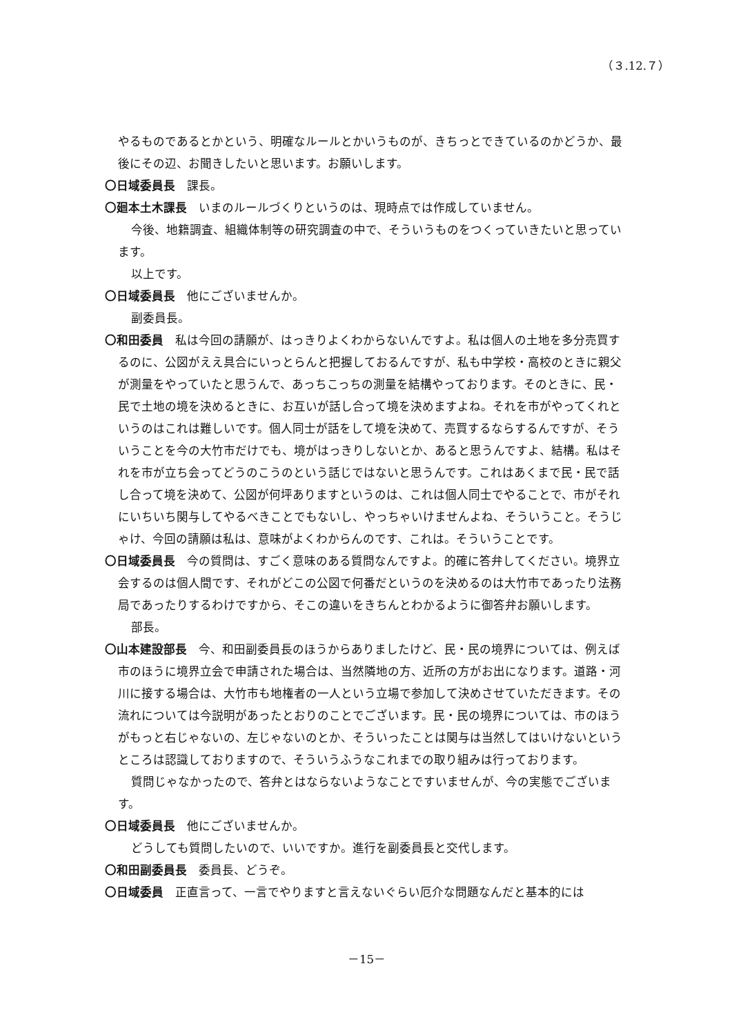（３.12.７）
やるものであるとかという、明確なルールとかいうものが、きちっとできているのかどうか、最後にその辺、お聞きしたいと思います。お願いします。
〇日域委員長　課長。
〇廻本土木課長　いまのルールづくりというのは、現時点では作成していません。
今後、地籍調査、組織体制等の研究調査の中で、そういうものをつくっていきたいと思っています。
以上です。
〇日域委員長　他にございませんか。
副委員長。
〇和田委員　私は今回の請願が、はっきりよくわからないんですよ。私は個人の土地を多分売買するのに、公図がええ具合にいっとらんと把握しておるんですが、私も中学校・高校のときに親父が測量をやっていたと思うんで、あっちこっちの測量を結構やっております。そのときに、民・民で土地の境を決めるときに、お互いが話し合って境を決めますよね。それを市がやってくれというのはこれは難しいです。個人同士が話をして境を決めて、売買するならするんですが、そういうことを今の大竹市だけでも、境がはっきりしないとか、あると思うんですよ、結構。私はそれを市が立ち会ってどうのこうのという話じではないと思うんです。これはあくまで民・民で話し合って境を決めて、公図が何坪ありますというのは、これは個人同士でやることで、市がそれにいちいち関与してやるべきことでもないし、やっちゃいけませんよね、そういうこと。そうじゃけ、今回の請願は私は、意味がよくわからんのです、これは。そういうことです。
〇日域委員長　今の質問は、すごく意味のある質問なんですよ。的確に答弁してください。境界立会するのは個人間です、それがどこの公図で何番だというのを決めるのは大竹市であったり法務局であったりするわけですから、そこの違いをきちんとわかるように御答弁お願いします。
部長。
〇山本建設部長　今、和田副委員長のほうからありましたけど、民・民の境界については、例えば市のほうに境界立会で申請された場合は、当然隣地の方、近所の方がお出になります。道路・河川に接する場合は、大竹市も地権者の一人という立場で参加して決めさせていただきます。その流れについては今説明があったとおりのことでございます。民・民の境界については、市のほうがもっと右じゃないの、左じゃないのとか、そういったことは関与は当然してはいけないというところは認識しておりますので、そういうふうなこれまでの取り組みは行っております。
質問じゃなかったので、答弁とはならないようなことですいませんが、今の実態でございます。
〇日域委員長　他にございませんか。
どうしても質問したいので、いいですか。進行を副委員長と交代します。
〇和田副委員長　委員長、どうぞ。
〇日域委員　正直言って、一言でやりますと言えないぐらい厄介な問題なんだと基本的には
－15－